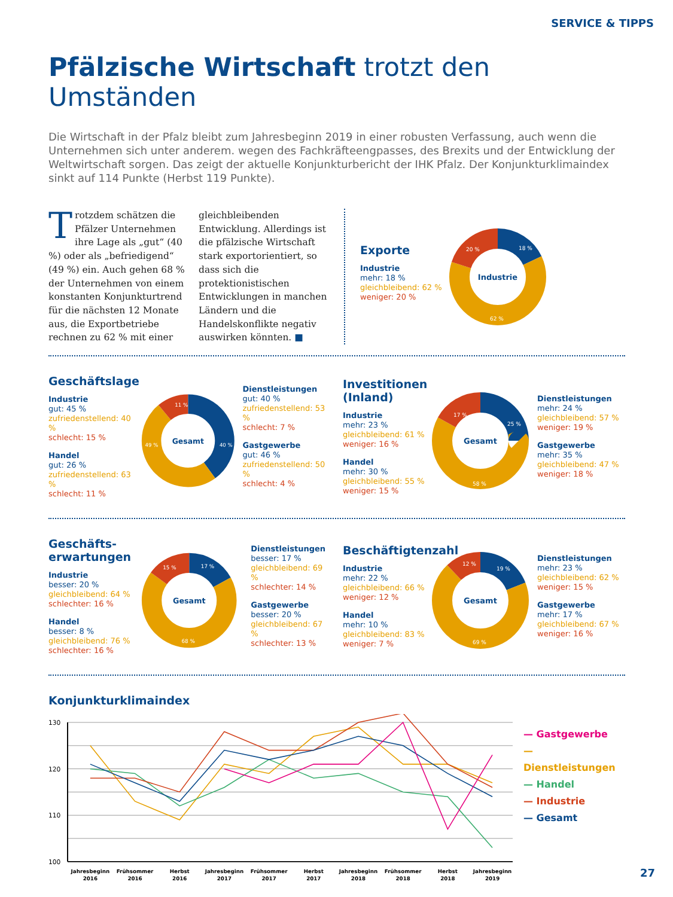SERVICE & TIPPS
Pfälzische Wirtschaft trotzt den Umständen
Die Wirtschaft in der Pfalz bleibt zum Jahresbeginn 2019 in einer robusten Verfassung, auch wenn die Unternehmen sich unter anderem. wegen des Fachkräfteengpasses, des Brexits und der Entwicklung der Weltwirtschaft sorgen. Das zeigt der aktuelle Konjunkturbericht der IHK Pfalz. Der Konjunkturklimaindex sinkt auf 114 Punkte (Herbst 119 Punkte).
Trotzdem schätzen die Pfälzer Unternehmen ihre Lage als „gut“ (40 %) oder als „befriedigend“ (49 %) ein. Auch gehen 68 % der Unternehmen von einem konstanten Konjunkturtrend für die nächsten 12 Monate aus, die Exportbetriebe rechnen zu 62 % mit einer gleichbleibenden Entwicklung. Allerdings ist die pfälzische Wirtschaft stark exportorientiert, so dass sich die protektionistischen Entwicklungen in manchen Ländern und die Handelskonflikte negativ auswirken könnten. ■
Exporte
Industrie
mehr: 18 %
gleichbleibend: 62 %
weniger: 20 %
Industrie
18 %
62 %
20 %
Geschäftslage
Industrie
gut: 45 %
zufriedenstellend: 40 %
schlecht: 15 %
Handel
gut: 26 %
zufriedenstellend: 63 %
schlecht: 11 %
Gesamt
40 %
49 %
11 %
Dienstleistungen
gut: 40 %
zufriedenstellend: 53 %
schlecht: 7 %
Gastgewerbe
gut: 46 %
zufriedenstellend: 50 %
schlecht: 4 %
Investitionen (Inland)
Industrie
mehr: 23 %
gleichbleibend: 61 %
weniger: 16 %
Handel
mehr: 30 %
gleichbleibend: 55 %
weniger: 15 %
Gesamt
25 %
58 %
17 %
Dienstleistungen
mehr: 24 %
gleichbleibend: 57 %
weniger: 19 %
Gastgewerbe
mehr: 35 %
gleichbleibend: 47 %
weniger: 18 %
Geschäfts-
erwartungen
Industrie
besser: 20 %
gleichbleibend: 64 %
schlechter: 16 %
Handel
besser: 8 %
gleichbleibend: 76 %
schlechter: 16 %
Gesamt
17 %
68 %
15 %
Dienstleistungen
besser: 17 %
gleichbleibend: 69 %
schlechter: 14 %
Gastgewerbe
besser: 20 %
gleichbleibend: 67 %
schlechter: 13 %
Beschäftigtenzahl
Industrie
mehr: 22 %
gleichbleibend: 66 %
weniger: 12 %
Handel
mehr: 10 %
gleichbleibend: 83 %
weniger: 7 %
Gesamt
19 %
69 %
12 %
Dienstleistungen
mehr: 23 %
gleichbleibend: 62 %
weniger: 15 %
Gastgewerbe
mehr: 17 %
gleichbleibend: 67 %
weniger: 16 %
Konjunkturklimaindex
130
120
110
100
Jahresbeginn
2016
Frühsommer
2016
Herbst
2016
Jahresbeginn
2017
Frühsommer
2017
Herbst
2017
Jahresbeginn
2018
Frühsommer
2018
Herbst
2018
Jahresbeginn
2019
— Gastgewerbe
— Dienstleistungen
— Handel
— Industrie
— Gesamt
27